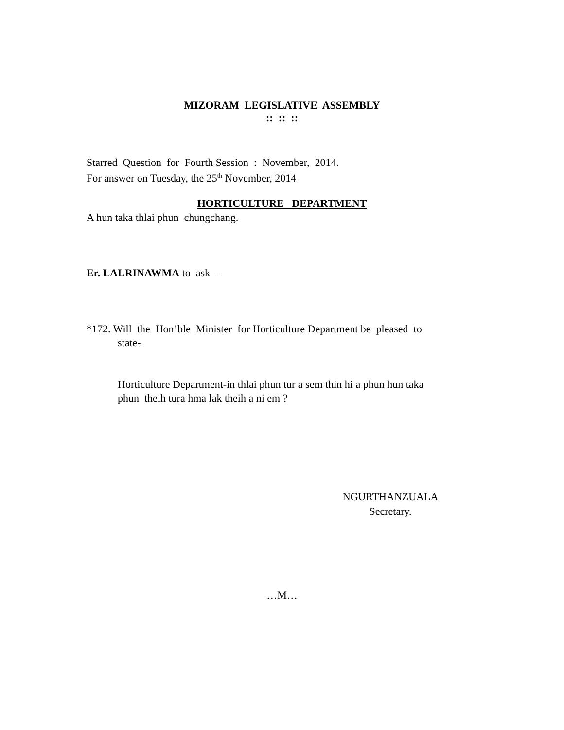MIZORAM LEGISLATIVE ASSEMBLY
:: :: ::
Starred Question for Fourth Session : November, 2014.
For answer on Tuesday, the 25<sup>th</sup> November, 2014
HORTICULTURE DEPARTMENT
A hun taka thlai phun chungchang.
Er. LALRINAWMA to ask -
*172. Will the Hon’ble Minister for Horticulture Department be pleased to
state-
Horticulture Department-in thlai phun tur a sem thin hi a phun hun taka
phun theih tura hma lak theih a ni em ?
NGURTHANZUALA
Secretary.
…M…